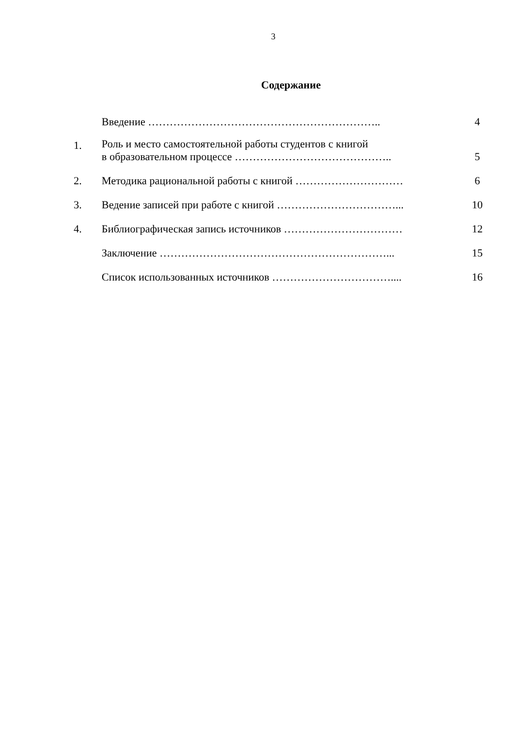3
Содержание
| | Введение ……………………………………………………….. | 4 |
| 1. | Роль и место самостоятельной работы студентов с книгой в образовательном процессе …………………………………….. | 5 |
| 2. | Методика рациональной работы с книгой ………………………… | 6 |
| 3. | Ведение записей при работе с книгой ……………………………... | 10 |
| 4. | Библиографическая запись источников …………………………… | 12 |
| | Заключение ………………………………………………………... | 15 |
| | Список использованных источников …………………………….... | 16 |